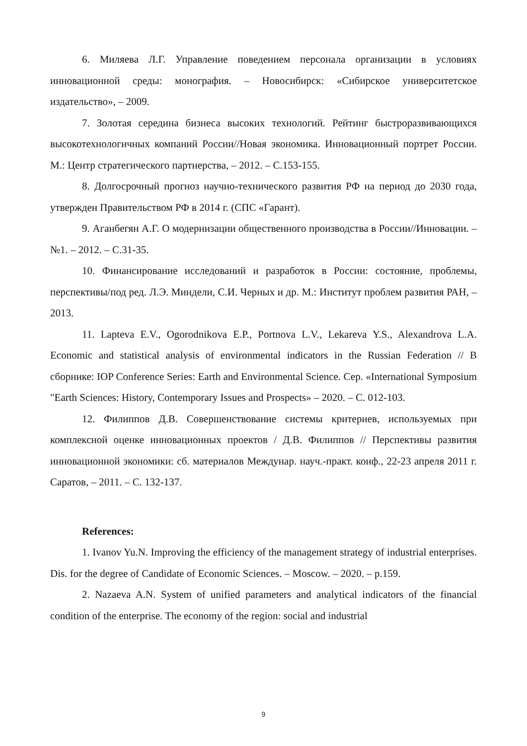6. Миляева Л.Г. Управление поведением персонала организации в условиях инновационной среды: монография. – Новосибирск: «Сибирское университетское издательство», – 2009.
7. Золотая середина бизнеса высоких технологий. Рейтинг быстроразвивающихся высокотехнологичных компаний России//Новая экономика. Инновационный портрет России. М.: Центр стратегического партнерства, – 2012. – С.153-155.
8. Долгосрочный прогноз научно-технического развития РФ на период до 2030 года, утвержден Правительством РФ в 2014 г. (СПС «Гарант).
9. Аганбегян А.Г. О модернизации общественного производства в России//Инновации. – №1. – 2012. – С.31-35.
10. Финансирование исследований и разработок в России: состояние, проблемы, перспективы/под ред. Л.Э. Миндели, С.И. Черных и др. М.: Институт проблем развития РАН, – 2013.
11. Lapteva E.V., Ogorodnikova E.P., Portnova L.V., Lekareva Y.S., Alexandrova L.A. Economic and statistical analysis of environmental indicators in the Russian Federation // В сборнике: IOP Conference Series: Earth and Environmental Science. Сер. «International Symposium "Earth Sciences: History, Contemporary Issues and Prospects» – 2020. – С. 012-103.
12. Филиппов Д.В. Совершенствование системы критериев, используемых при комплексной оценке инновационных проектов / Д.В. Филиппов // Перспективы развития инновационной экономики: сб. материалов Междунар. науч.-практ. конф., 22-23 апреля 2011 г. Саратов, – 2011. – С. 132-137.
References:
1. Ivanov Yu.N. Improving the efficiency of the management strategy of industrial enterprises. Dis. for the degree of Candidate of Economic Sciences. – Moscow. – 2020. – p.159.
2. Nazaeva A.N. System of unified parameters and analytical indicators of the financial condition of the enterprise. The economy of the region: social and industrial
9